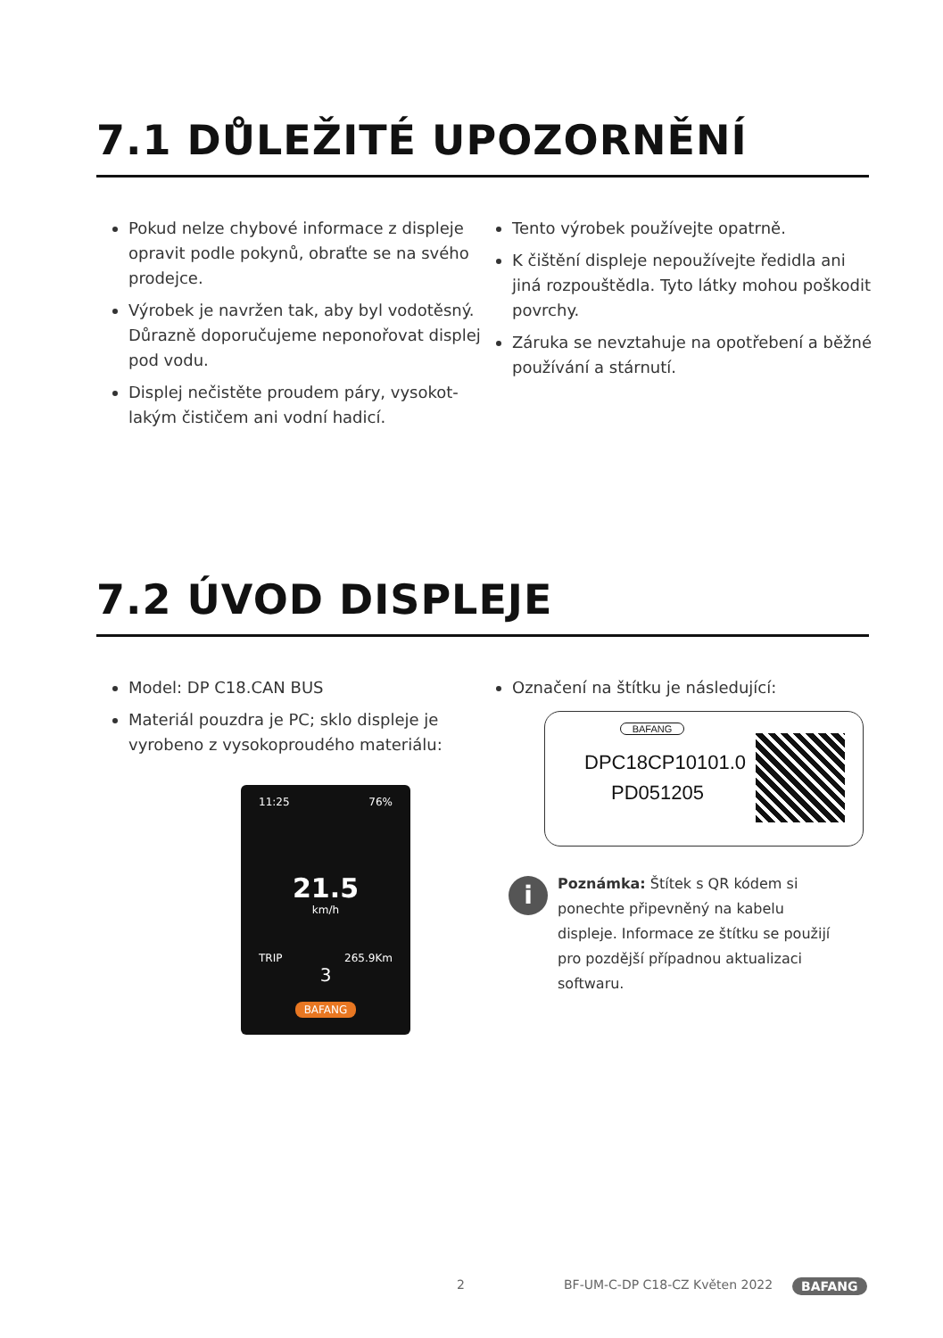7.1 DŮLEŽITÉ UPOZORNĚNÍ
Pokud nelze chybové informace z displeje opravit podle pokynů, obraťte se na svého prodejce.
Výrobek je navržen tak, aby byl vodotěsný. Důrazně doporučujeme neponořovat displej pod vodu.
Displej nečistěte proudem páry, vysokot­lakým čističem ani vodní hadicí.
Tento výrobek používejte opatrně.
K čištění displeje nepoužívejte ředidla ani jiná rozpouštědla. Tyto látky mohou poškodit povrchy.
Záruka se nevztahuje na opotřebení a běžné používání a stárnutí.
7.2 ÚVOD DISPLEJE
Model: DP C18.CAN BUS
Materiál pouzdra je PC; sklo displeje je vyrobeno z vysokoproudého materiálu:
Označení na štítku je následující:
11:25 76%
21.5
km/h
TRIP 265.9Km
3
BAFANG
BAFANG
DPC18CP10101.0
PD051205
i
Poznámka: Štítek s QR kódem si ponechte připevněný na kabelu displeje. Informace ze štítku se použijí pro pozdější případnou aktualizaci softwaru.
2 BF-UM-C-DP C18-CZ Květen 2022 BAFANG